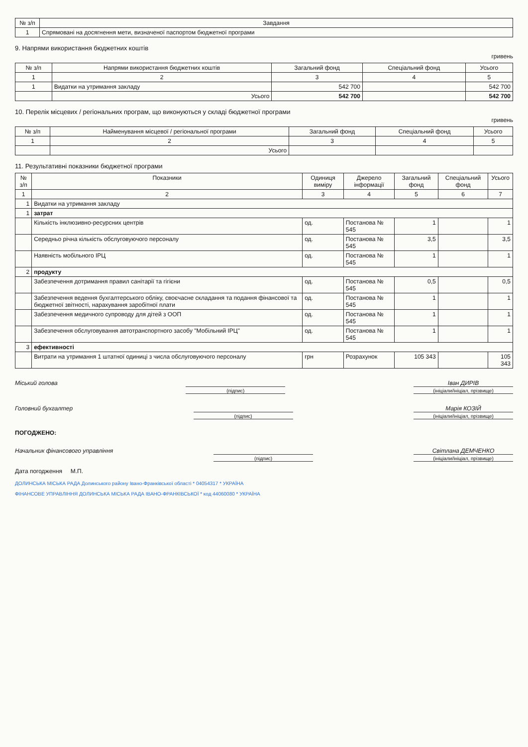| № з/п | Завдання |
| --- | --- |
| 1 | Спрямовані на досягнення мети, визначеної паспортом бюджетної програми |
9. Напрями використання бюджетних коштів
гривень
| № з/п | Напрями використання бюджетних коштів | Загальний фонд | Спеціальний фонд | Усього |
| --- | --- | --- | --- | --- |
| 1 | 2 | 3 | 4 | 5 |
| 1 | Видатки на утримання закладу | 542 700 | | 542 700 |
| | Усього | 542 700 | | 542 700 |
10. Перелік місцевих / регіональних програм, що виконуються у складі бюджетної програми
гривень
| № з/п | Найменування місцевої / регіональної програми | Загальний фонд | Спеціальний фонд | Усього |
| --- | --- | --- | --- | --- |
| 1 | 2 | 3 | 4 | 5 |
| | Усього | | | |
11. Результативні показники бюджетної програми
| № з/п | Показники | Одиниця виміру | Джерело інформації | Загальний фонд | Спеціальний фонд | Усього |
| --- | --- | --- | --- | --- | --- | --- |
| 1 | 2 | 3 | 4 | 5 | 6 | 7 |
| 1 | Видатки на утримання закладу | | | | | |
| 1 | затрат | | | | | |
| | Кількість інклюзивно-ресурсних центрів | од. | Постанова № 545 | 1 | | 1 |
| | Середньо річна кількість обслуговуючого персоналу | од. | Постанова № 545 | 3,5 | | 3,5 |
| | Наявність мобільного ІРЦ | од. | Постанова № 545 | 1 | | 1 |
| 2 | продукту | | | | | |
| | Забезпечення дотримання правил санітарії та гігієни | од. | Постанова № 545 | 0,5 | | 0,5 |
| | Забезпечення ведення бухгалтерського обліку, своєчасне складання та подання фінансової та бюджетної звітності, нарахування заробітної плати | од. | Постанова № 545 | 1 | | 1 |
| | Забезпечення медичного супроводу для дітей з ООП | од. | Постанова № 545 | 1 | | 1 |
| | Забезпечення обслуговування автотранспортного засобу "Мобільний ІРЦ" | од. | Постанова № 545 | 1 | | 1 |
| 3 | ефективності | | | | | |
| | Витрати на утримання 1 штатної одиниці з числа обслуговуючого персоналу | грн | Розрахунок | 105 343 | | 105 343 |
Міський голова
(підпис)
Іван ДИРІВ
(ініціали/ініціал, прізвище)
Головний бухгалтер
(підпис)
Марія КОЗІЙ
(ініціали/ініціал, прізвище)
ПОГОДЖЕНО:
Начальник фінансового управління
(підпис)
Світлана ДЕМЧЕНКО
(ініціали/ініціал, прізвище)
Дата погодження М.П.
ДОЛИНСЬКА МІСЬКА РАДА Долинського району Івано-Франківської області * 04054317 * УКРАЇНА
ФІНАНСОВЕ УПРАВЛІННЯ ДОЛИНСЬКА МІСЬКА РАДА ІВАНО-ФРАНКІВСЬКОЇ * код 44060080 * УКРАЇНА